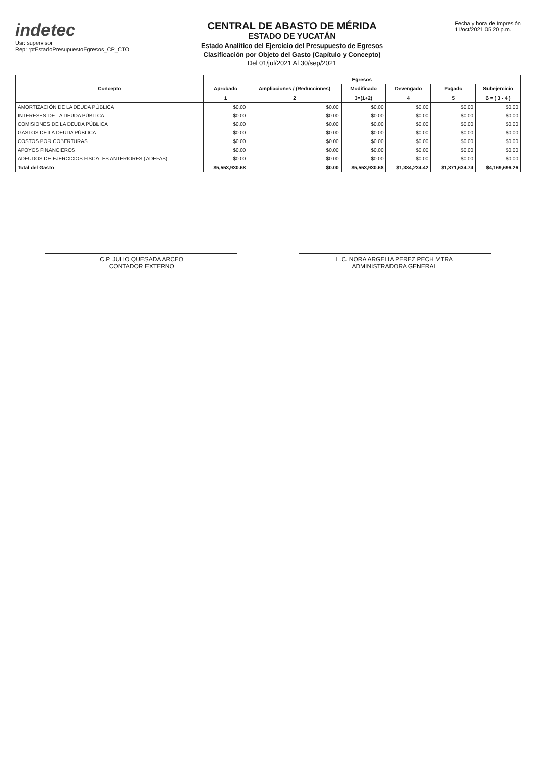indetec
Usr: supervisor
Rep: rptEstadoPresupuestoEgresos_CP_CTO
CENTRAL DE ABASTO DE MÉRIDA
ESTADO DE YUCATÁN
Estado Analítico del Ejercicio del Presupuesto de Egresos
Clasificación por Objeto del Gasto (Capítulo y Concepto)
Del 01/jul/2021 Al 30/sep/2021
Fecha y hora de Impresión
11/oct/2021 05:20 p.m.
| Concepto | Egresos | | | | | |
| --- | --- | --- | --- | --- | --- | --- |
| | Aprobado | Ampliaciones / (Reducciones) | Modificado | Devengado | Pagado | Subejercicio |
| | 1 | 2 | 3=(1+2) | 4 | 5 | 6 = ( 3 - 4 ) |
| AMORTIZACIÓN DE LA DEUDA PÚBLICA | $0.00 | $0.00 | $0.00 | $0.00 | $0.00 | $0.00 |
| INTERESES DE LA DEUDA PÚBLICA | $0.00 | $0.00 | $0.00 | $0.00 | $0.00 | $0.00 |
| COMISIONES DE LA DEUDA PÚBLICA | $0.00 | $0.00 | $0.00 | $0.00 | $0.00 | $0.00 |
| GASTOS DE LA DEUDA PÚBLICA | $0.00 | $0.00 | $0.00 | $0.00 | $0.00 | $0.00 |
| COSTOS POR COBERTURAS | $0.00 | $0.00 | $0.00 | $0.00 | $0.00 | $0.00 |
| APOYOS FINANCIEROS | $0.00 | $0.00 | $0.00 | $0.00 | $0.00 | $0.00 |
| ADEUDOS DE EJERCICIOS FISCALES ANTERIORES (ADEFAS) | $0.00 | $0.00 | $0.00 | $0.00 | $0.00 | $0.00 |
| Total del Gasto | $5,553,930.68 | $0.00 | $5,553,930.68 | $1,384,234.42 | $1,371,634.74 | $4,169,696.26 |
C.P. JULIO QUESADA ARCEO
CONTADOR EXTERNO
L.C. NORA ARGELIA PEREZ PECH MTRA
ADMINISTRADORA GENERAL